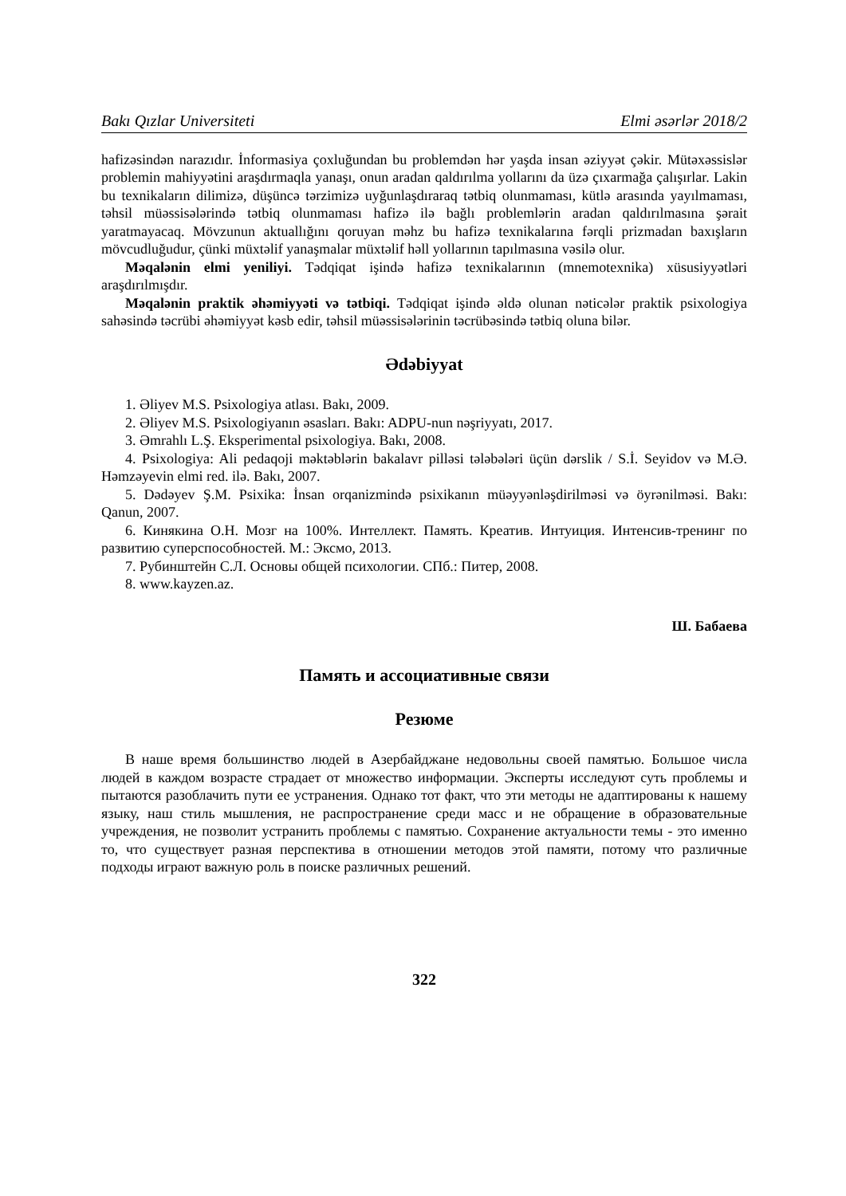Bakı Qızlar Universiteti Elmi əsərlər 2018/2
hafizəsindən narazıdır. İnformasiya çoxluğundan bu problemdən hər yaşda insan əziyyət çəkir. Mütəxəssislər problemin mahiyyətini araşdırmaqla yanaşı, onun aradan qaldırılma yollarını da üzə çıxarmağa çalışırlar. Lakin bu texnikaların dilimizə, düşüncə tərzimizə uyğunlaşdıraraq tətbiq olunmaması, kütlə arasında yayılmaması, təhsil müəssisələrində tətbiq olunmaması hafizə ilə bağlı problemlərin aradan qaldırılmasına şərait yaratmayacaq. Mövzunun aktuallığını qoruyan məhz bu hafizə texnikalarına fərqli prizmadan baxışların mövcudluğudur, çünki müxtəlif yanaşmalar müxtəlif həll yollarının tapılmasına vəsilə olur.
Məqalənin elmi yeniliyi. Tədqiqat işində hafizə texnikalarının (mnemotexnika) xüsusiyyətləri araşdırılmışdır.
Məqalənin praktik əhəmiyyəti və tətbiqi. Tədqiqat işində əldə olunan nəticələr praktik psixologiya sahəsində təcrübi əhəmiyyət kəsb edir, təhsil müəssisələrinin təcrübəsində tətbiq oluna bilər.
Ədəbiyyat
1. Əliyev M.S. Psixologiya atlası. Bakı, 2009.
2. Əliyev M.S. Psixologiyanın əsasları. Bakı: ADPU-nun nəşriyyatı, 2017.
3. Əmrahlı L.Ş. Eksperimental psixologiya. Bakı, 2008.
4. Psixologiya: Ali pedaqoji məktəblərin bakalavr pilləsi tələbələri üçün dərslik / S.İ. Seyidov və M.Ə. Həmzəyevin elmi red. ilə. Bakı, 2007.
5. Dədəyev Ş.M. Psixika: İnsan orqanizmində psixikanın müəyyənləşdirilməsi və öyrənilməsi. Bakı: Qanun, 2007.
6. Кинякина О.Н. Мозг на 100%. Интеллект. Память. Креатив. Интуиция. Интенсив-тренинг по развитию суперспособностей. М.: Эксмо, 2013.
7. Рубинштейн С.Л. Основы общей психологии. СПб.: Питер, 2008.
8. www.kayzen.az.
Ш. Бабаева
Память и ассоциативные связи
Резюме
В наше время большинство людей в Азербайджане недовольны своей памятью. Большое числа людей в каждом возрасте страдает от множество информации. Эксперты исследуют суть проблемы и пытаются разоблачить пути ее устранения. Однако тот факт, что эти методы не адаптированы к нашему языку, наш стиль мышления, не распространение среди масс и не обращение в образовательные учреждения, не позволит устранить проблемы с памятью. Сохранение актуальности темы - это именно то, что существует разная перспектива в отношении методов этой памяти, потому что различные подходы играют важную роль в поиске различных решений.
322